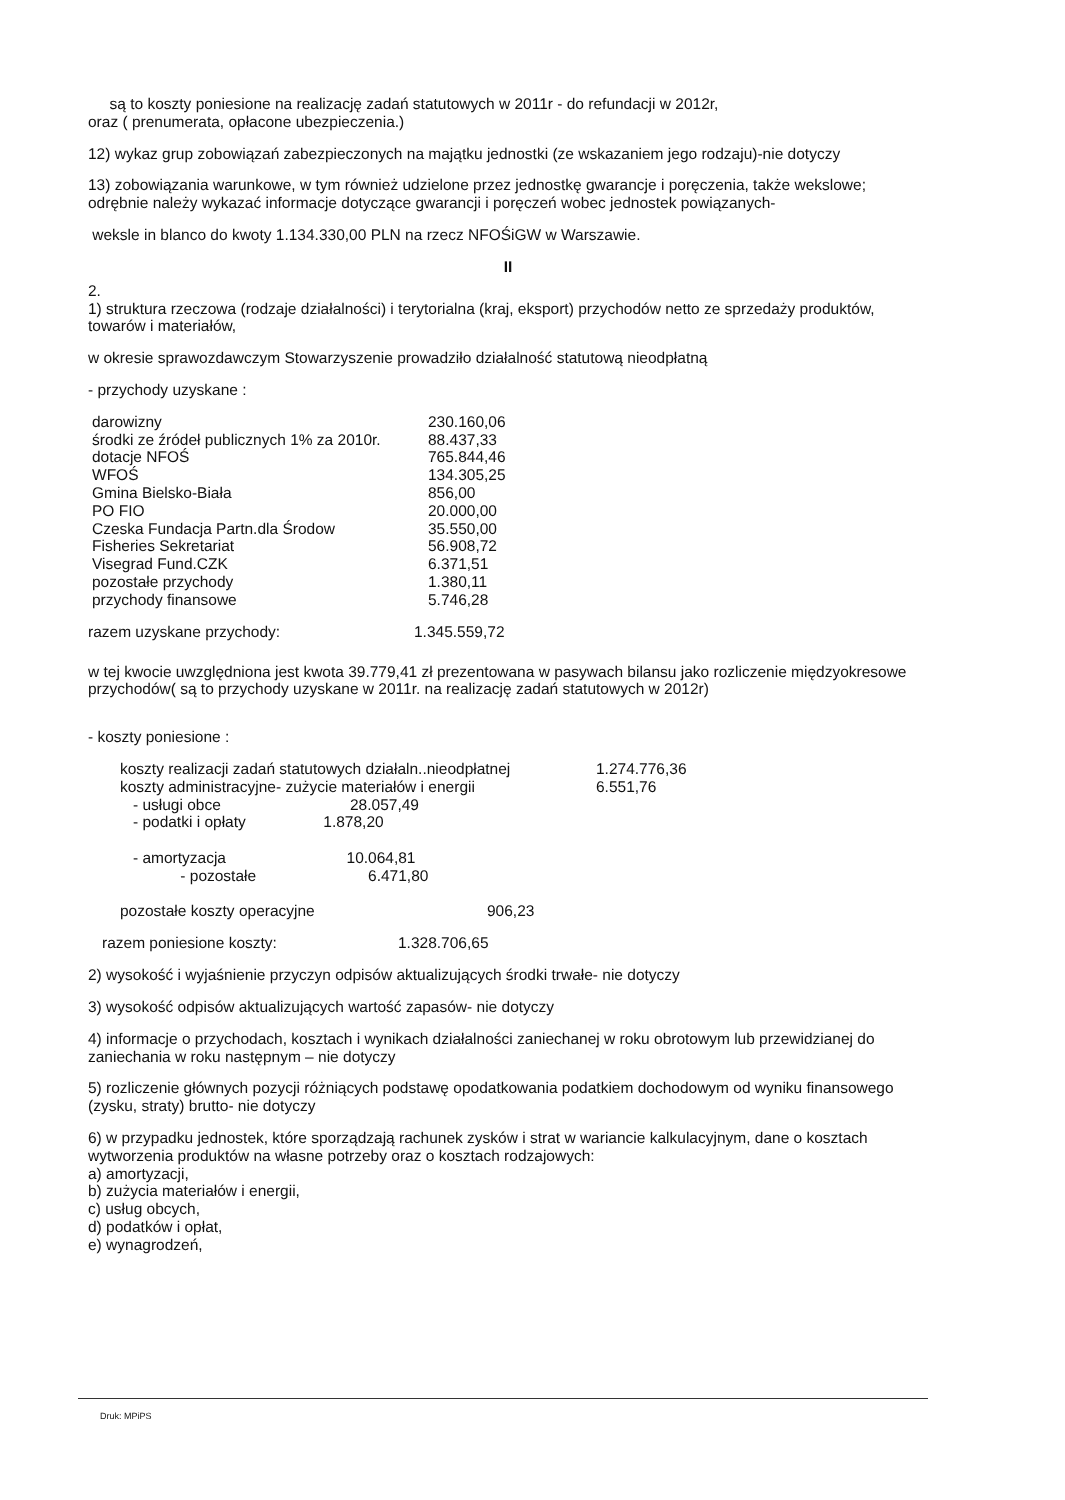są to koszty poniesione na realizację zadań statutowych w 2011r - do refundacji w 2012r,
oraz ( prenumerata, opłacone ubezpieczenia.)
12) wykaz grup zobowiązań zabezpieczonych na majątku jednostki (ze wskazaniem jego rodzaju)-nie dotyczy
13) zobowiązania warunkowe, w tym również udzielone przez jednostkę gwarancje i poręczenia, także wekslowe; odrębnie należy wykazać informacje dotyczące gwarancji i poręczeń wobec jednostek powiązanych-
weksle in blanco do kwoty 1.134.330,00 PLN na rzecz NFOŚiGW w Warszawie.
II
2.
1) struktura rzeczowa (rodzaje działalności) i terytorialna (kraj, eksport) przychodów netto ze sprzedaży produktów, towarów i materiałów,
w okresie sprawozdawczym Stowarzyszenie prowadziło działalność statutową nieodpłatną
- przychody uzyskane :
| darowizny | 230.160,06 |
| środki ze źródeł publicznych 1% za 2010r. | 88.437,33 |
| dotacje NFOŚ | 765.844,46 |
| WFOŚ | 134.305,25 |
| Gmina Bielsko-Biała | 856,00 |
| PO FIO | 20.000,00 |
| Czeska Fundacja Partn.dla Środow | 35.550,00 |
| Fisheries Sekretariat | 56.908,72 |
| Visegrad Fund.CZK | 6.371,51 |
| pozostałe przychody | 1.380,11 |
| przychody finansowe | 5.746,28 |
| razem uzyskane przychody: | 1.345.559,72 |
w tej kwocie uwzględniona jest kwota 39.779,41 zł prezentowana w pasywach bilansu jako rozliczenie międzyokresowe przychodów( są to przychody uzyskane w 2011r. na realizację zadań statutowych w 2012r)
- koszty poniesione :
| koszty realizacji zadań statutowych działaln..nieodpłatnej | 1.274.776,36 |
| koszty administracyjne- zużycie materiałów i energii | 6.551,76 |
| - usługi obce 28.057,49 | |
| - podatki i opłaty 1.878,20 | |
| - amortyzacja 10.064,81 | |
| - pozostałe 6.471,80 | |
| pozostałe koszty operacyjne 906,23 | |
| razem poniesione koszty: | 1.328.706,65 |
2) wysokość i wyjaśnienie przyczyn odpisów aktualizujących środki trwałe- nie dotyczy
3) wysokość odpisów aktualizujących wartość zapasów- nie dotyczy
4) informacje o przychodach, kosztach i wynikach działalności zaniechanej w roku obrotowym lub przewidzianej do zaniechania w roku następnym – nie dotyczy
5) rozliczenie głównych pozycji różniących podstawę opodatkowania podatkiem dochodowym od wyniku finansowego (zysku, straty) brutto- nie dotyczy
6) w przypadku jednostek, które sporządzają rachunek zysków i strat w wariancie kalkulacyjnym, dane o kosztach wytworzenia produktów na własne potrzeby oraz o kosztach rodzajowych:
a) amortyzacji,
b) zużycia materiałów i energii,
c) usług obcych,
d) podatków i opłat,
e) wynagrodzeń,
Druk: MPiPS